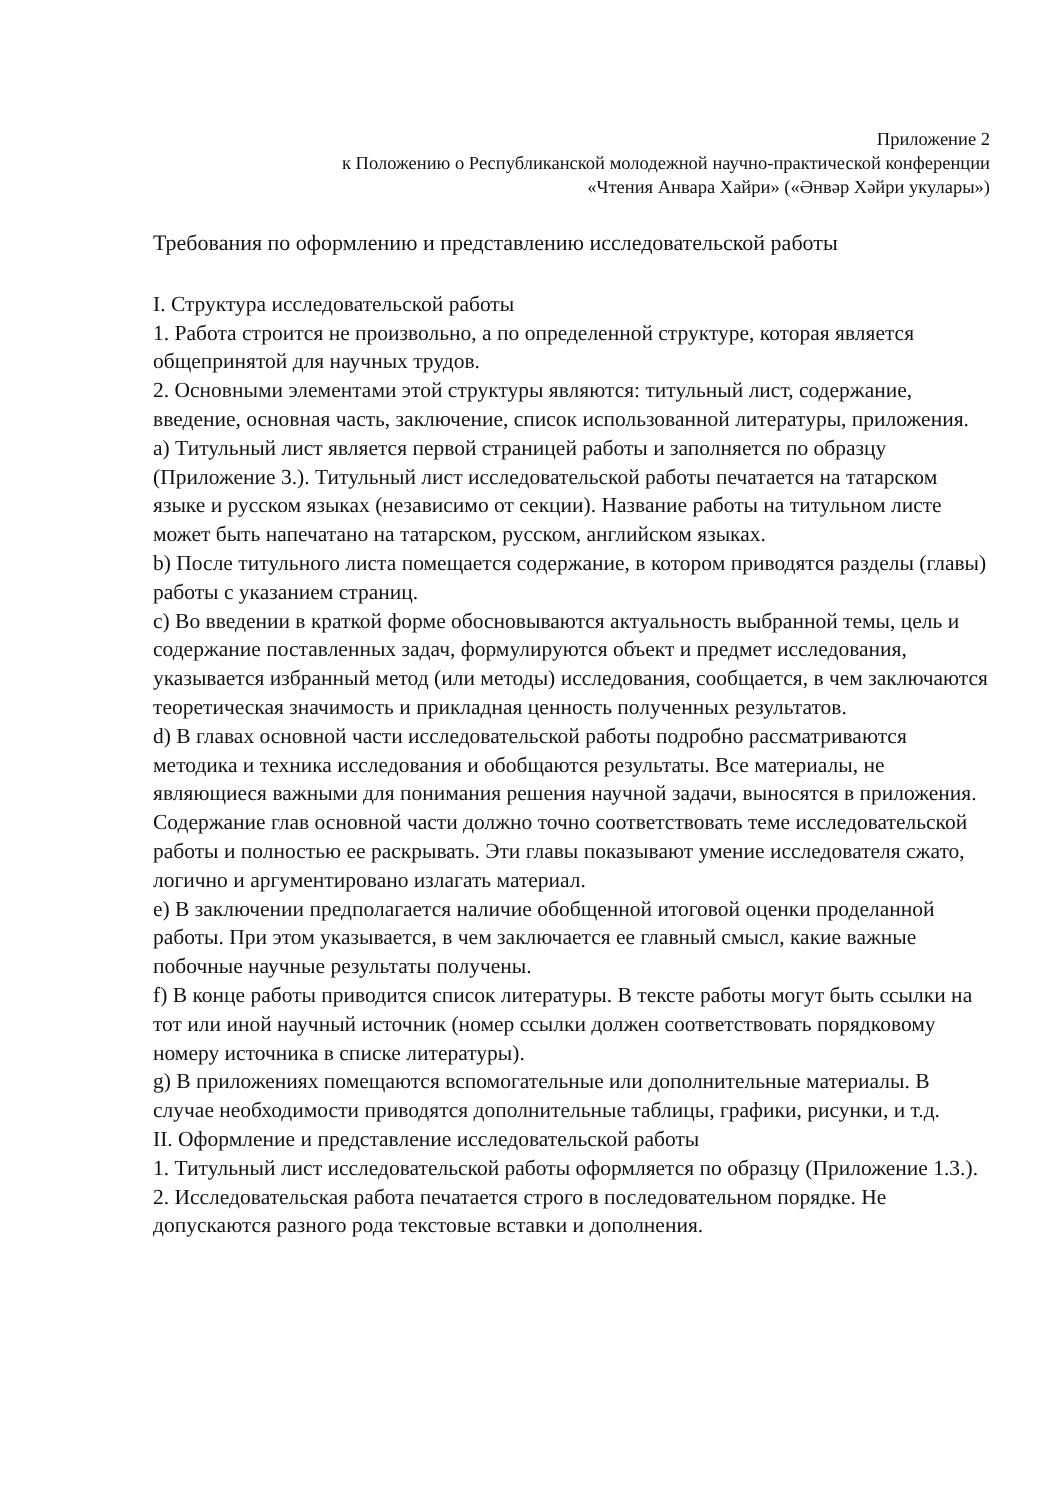Приложение 2
к Положению о Республиканской молодежной научно-практической конференции
«Чтения Анвара Хайри» («Әнвәр Хәйри укулары»)
Требования по оформлению и представлению исследовательской работы
I. Структура исследовательской работы
1. Работа строится не произвольно, а по определенной структуре, которая является общепринятой для научных трудов.
2. Основными элементами этой структуры являются: титульный лист, содержание, введение, основная часть, заключение, список использованной литературы, приложения.
a) Титульный лист является первой страницей работы и заполняется по образцу (Приложение 3.). Титульный лист исследовательской работы печатается на татарском языке и русском языках (независимо от секции). Название работы на титульном листе может быть напечатано на татарском, русском, английском языках.
b) После титульного листа помещается содержание, в котором приводятся разделы (главы) работы с указанием страниц.
c) Во введении в краткой форме обосновываются актуальность выбранной темы, цель и содержание поставленных задач, формулируются объект и предмет исследования, указывается избранный метод (или методы) исследования, сообщается, в чем заключаются теоретическая значимость и прикладная ценность полученных результатов.
d) В главах основной части исследовательской работы подробно рассматриваются методика и техника исследования и обобщаются результаты. Все материалы, не являющиеся важными для понимания решения научной задачи, выносятся в приложения. Содержание глав основной части должно точно соответствовать теме исследовательской работы и полностью ее раскрывать. Эти главы показывают умение исследователя сжато, логично и аргументировано излагать материал.
e) В заключении предполагается наличие обобщенной итоговой оценки проделанной работы. При этом указывается, в чем заключается ее главный смысл, какие важные побочные научные результаты получены.
f) В конце работы приводится список литературы. В тексте работы могут быть ссылки на тот или иной научный источник (номер ссылки должен соответствовать порядковому номеру источника в списке литературы).
g) В приложениях помещаются вспомогательные или дополнительные материалы. В случае необходимости приводятся дополнительные таблицы, графики, рисунки, и т.д.
II. Оформление и представление исследовательской работы
1. Титульный лист исследовательской работы оформляется по образцу (Приложение 1.3.).
2. Исследовательская работа печатается строго в последовательном порядке. Не допускаются разного рода текстовые вставки и дополнения.